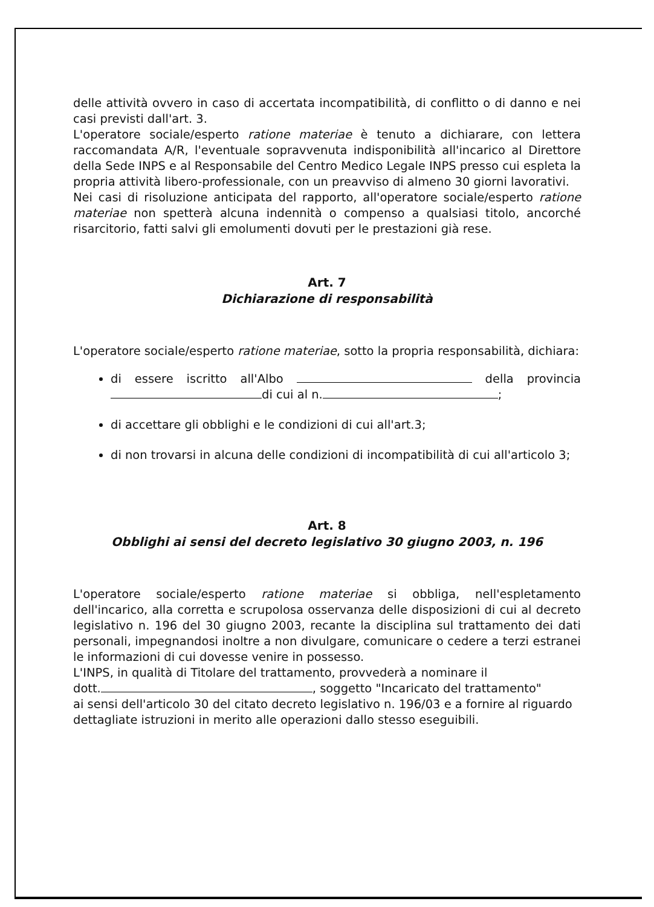delle attività ovvero in caso di accertata incompatibilità, di conflitto o di danno e nei casi previsti dall'art. 3.
L'operatore sociale/esperto ratione materiae è tenuto a dichiarare, con lettera raccomandata A/R, l'eventuale sopravvenuta indisponibilità all'incarico al Direttore della Sede INPS e al Responsabile del Centro Medico Legale INPS presso cui espleta la propria attività libero-professionale, con un preavviso di almeno 30 giorni lavorativi.
Nei casi di risoluzione anticipata del rapporto, all'operatore sociale/esperto ratione materiae non spetterà alcuna indennità o compenso a qualsiasi titolo, ancorché risarcitorio, fatti salvi gli emolumenti dovuti per le prestazioni già rese.
Art. 7
Dichiarazione di responsabilità
L'operatore sociale/esperto ratione materiae, sotto la propria responsabilità, dichiara:
di essere iscritto all'Albo della provincia di cui al n. ;
di accettare gli obblighi e le condizioni di cui all'art.3;
di non trovarsi in alcuna delle condizioni di incompatibilità di cui all'articolo 3;
Art. 8
Obblighi ai sensi del decreto legislativo 30 giugno 2003, n. 196
L'operatore sociale/esperto ratione materiae si obbliga, nell'espletamento dell'incarico, alla corretta e scrupolosa osservanza delle disposizioni di cui al decreto legislativo n. 196 del 30 giugno 2003, recante la disciplina sul trattamento dei dati personali, impegnandosi inoltre a non divulgare, comunicare o cedere a terzi estranei le informazioni di cui dovesse venire in possesso.
L'INPS, in qualità di Titolare del trattamento, provvederà a nominare il
dott. , soggetto "Incaricato del trattamento"
ai sensi dell'articolo 30 del citato decreto legislativo n. 196/03 e a fornire al riguardo dettagliate istruzioni in merito alle operazioni dallo stesso eseguibili.